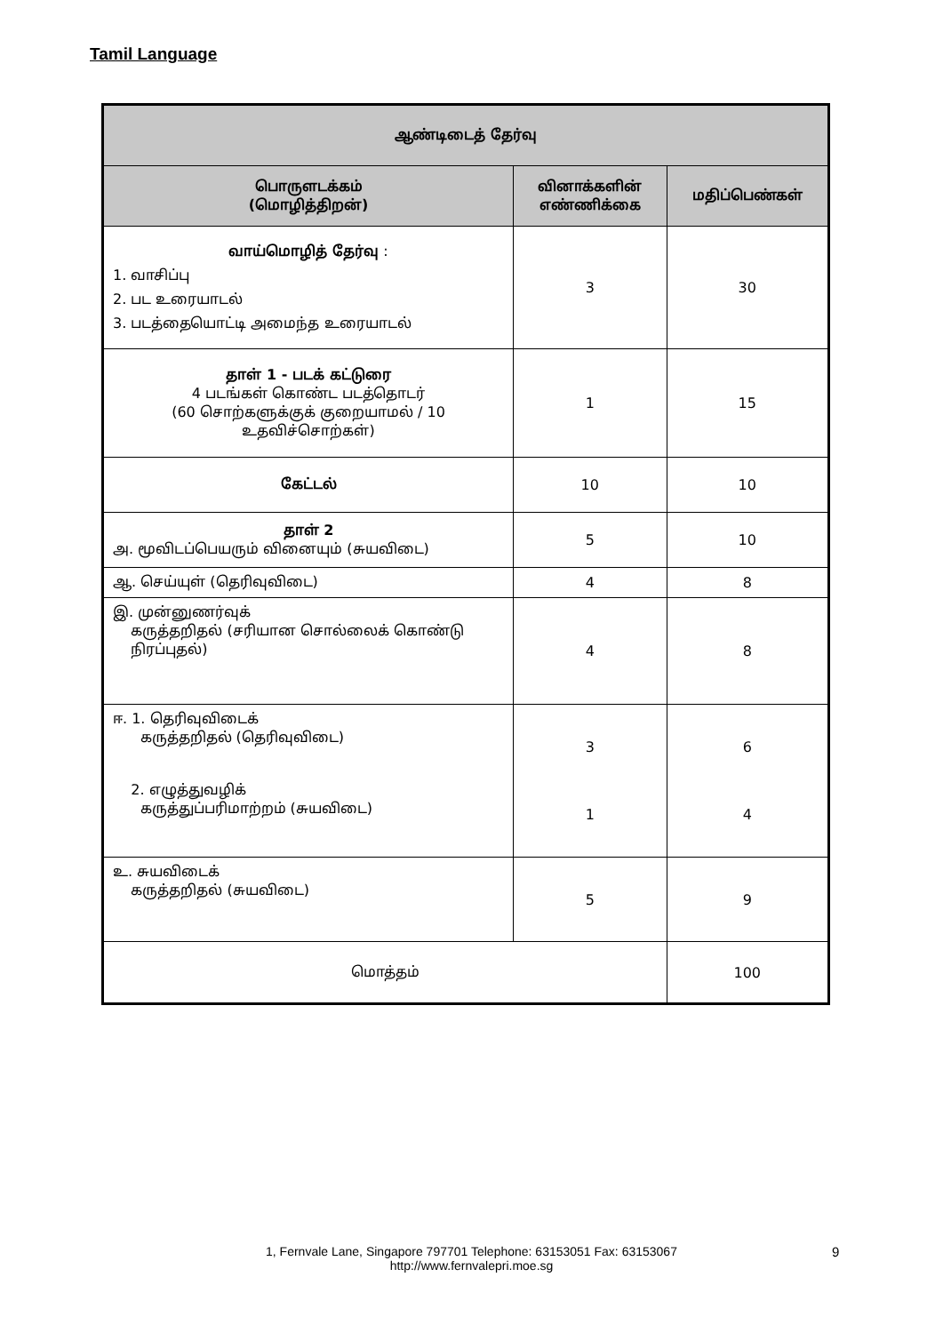Tamil Language
| ஆண்டிடைத் தேர்வு | | |
| --- | --- | --- |
| பொருளடக்கம் (மொழித்திறன்) | வினாக்களின் எண்ணிக்கை | மதிப்பெண்கள் |
| வாய்மொழித் தேர்வு : 1. வாசிப்பு 2. பட உரையாடல் 3. படத்தையொட்டி அமைந்த உரையாடல் | 3 | 30 |
| தாள் 1 - படக் கட்டுரை 4 படங்கள் கொண்ட படத்தொடர் (60 சொற்களுக்குக் குறையாமல் / 10 உதவிச்சொற்கள்) | 1 | 15 |
| கேட்டல் | 10 | 10 |
| தாள் 2 அ. மூவிடப்பெயரும் வினையும் (சுயவிடை) | 5 | 10 |
| ஆ. செய்யுள் (தெரிவுவிடை) | 4 | 8 |
| இ. முன்னுணர்வுக் கருத்தறிதல் (சரியான சொல்லைக் கொண்டு நிரப்புதல்) | 4 | 8 |
| ஈ. 1. தெரிவுவிடைக் கருத்தறிதல் (தெரிவுவிடை) 2. எழுத்துவழிக் கருத்துப்பரிமாற்றம் (சுயவிடை) | 3 1 | 6 4 |
| உ. சுயவிடைக் கருத்தறிதல் (சுயவிடை) | 5 | 9 |
| மொத்தம் | | 100 |
1, Fernvale Lane, Singapore 797701 Telephone: 63153051 Fax: 63153067
http://www.fernvalepri.moe.sg
9